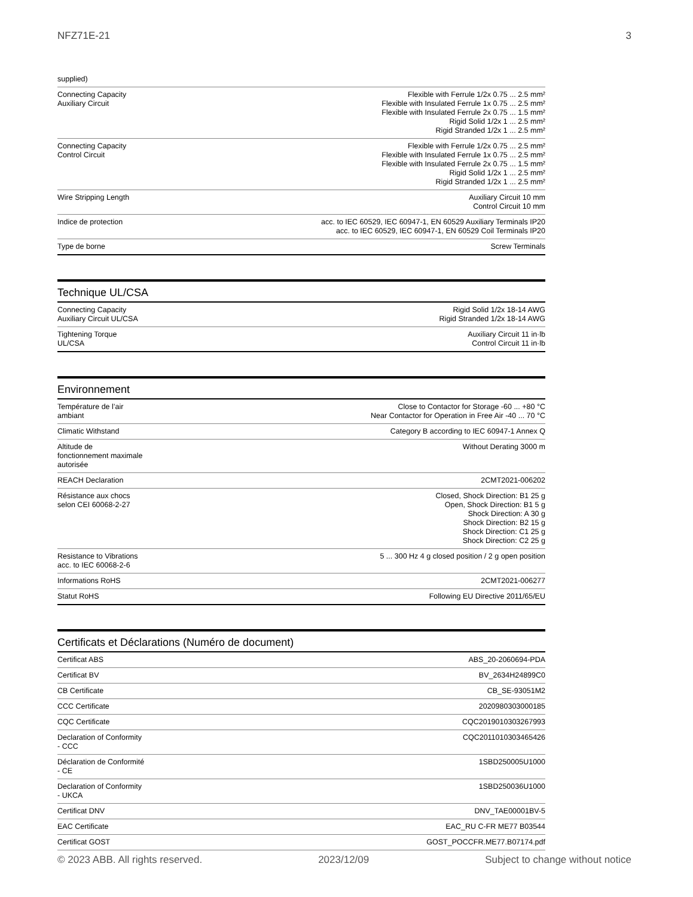NFZ71E-21 3
| supplied) | |
| Connecting Capacity Auxiliary Circuit | Flexible with Ferrule 1/2x 0.75 ... 2.5 mm² Flexible with Insulated Ferrule 1x 0.75 ... 2.5 mm² Flexible with Insulated Ferrule 2x 0.75 ... 1.5 mm² Rigid Solid 1/2x 1 ... 2.5 mm² Rigid Stranded 1/2x 1 ... 2.5 mm² |
| Connecting Capacity Control Circuit | Flexible with Ferrule 1/2x 0.75 ... 2.5 mm² Flexible with Insulated Ferrule 1x 0.75 ... 2.5 mm² Flexible with Insulated Ferrule 2x 0.75 ... 1.5 mm² Rigid Solid 1/2x 1 ... 2.5 mm² Rigid Stranded 1/2x 1 ... 2.5 mm² |
| Wire Stripping Length | Auxiliary Circuit 10 mm Control Circuit 10 mm |
| Indice de protection | acc. to IEC 60529, IEC 60947-1, EN 60529 Auxiliary Terminals IP20 acc. to IEC 60529, IEC 60947-1, EN 60529 Coil Terminals IP20 |
| Type de borne | Screw Terminals |
Technique UL/CSA
| Connecting Capacity Auxiliary Circuit UL/CSA | Rigid Solid 1/2x 18-14 AWG Rigid Stranded 1/2x 18-14 AWG |
| Tightening Torque UL/CSA | Auxiliary Circuit 11 in·lb Control Circuit 11 in·lb |
Environnement
| Température de l’air ambiant | Close to Contactor for Storage -60 ... +80 °C Near Contactor for Operation in Free Air -40 ... 70 °C |
| Climatic Withstand | Category B according to IEC 60947-1 Annex Q |
| Altitude de fonctionnement maximale autorisée | Without Derating 3000 m |
| REACH Declaration | 2CMT2021-006202 |
| Résistance aux chocs selon CEI 60068-2-27 | Closed, Shock Direction: B1 25 g Open, Shock Direction: B1 5 g Shock Direction: A 30 g Shock Direction: B2 15 g Shock Direction: C1 25 g Shock Direction: C2 25 g |
| Resistance to Vibrations acc. to IEC 60068-2-6 | 5 ... 300 Hz 4 g closed position / 2 g open position |
| Informations RoHS | 2CMT2021-006277 |
| Statut RoHS | Following EU Directive 2011/65/EU |
Certificats et Déclarations (Numéro de document)
| Certificat ABS | ABS_20-2060694-PDA |
| Certificat BV | BV_2634H24899C0 |
| CB Certificate | CB_SE-93051M2 |
| CCC Certificate | 2020980303000185 |
| CQC Certificate | CQC2019010303267993 |
| Declaration of Conformity - CCC | CQC2011010303465426 |
| Déclaration de Conformité - CE | 1SBD250005U1000 |
| Declaration of Conformity - UKCA | 1SBD250036U1000 |
| Certificat DNV | DNV_TAE00001BV-5 |
| EAC Certificate | EAC_RU C-FR ME77 B03544 |
| Certificat GOST | GOST_POCCFR.ME77.B07174.pdf |
© 2023 ABB. All rights reserved. 2023/12/09 Subject to change without notice